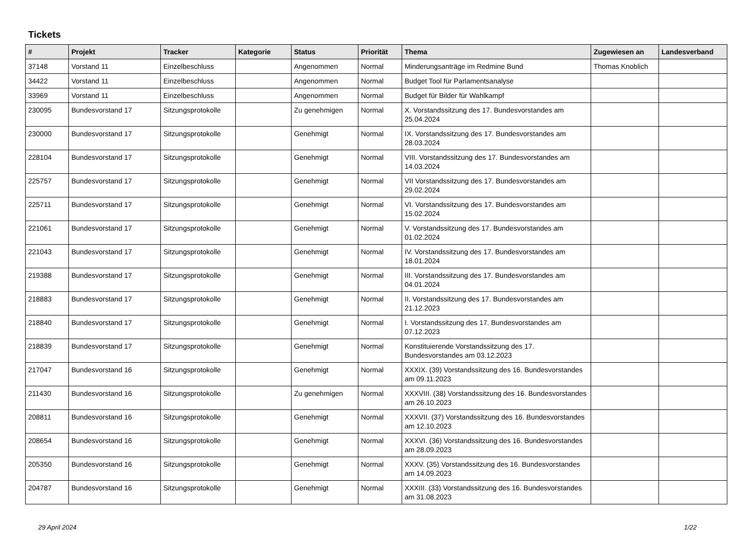Tickets
| # | Projekt | Tracker | Kategorie | Status | Priorität | Thema | Zugewiesen an | Landesverband |
| --- | --- | --- | --- | --- | --- | --- | --- | --- |
| 37148 | Vorstand 11 | Einzelbeschluss | | Angenommen | Normal | Minderungsanträge im Redmine Bund | Thomas Knoblich | |
| 34422 | Vorstand 11 | Einzelbeschluss | | Angenommen | Normal | Budget Tool für Parlamentsanalyse | | |
| 33969 | Vorstand 11 | Einzelbeschluss | | Angenommen | Normal | Budget für Bilder für Wahlkampf | | |
| 230095 | Bundesvorstand 17 | Sitzungsprotokolle | | Zu genehmigen | Normal | X. Vorstandssitzung des 17. Bundesvorstandes am 25.04.2024 | | |
| 230000 | Bundesvorstand 17 | Sitzungsprotokolle | | Genehmigt | Normal | IX. Vorstandssitzung des 17. Bundesvorstandes am 28.03.2024 | | |
| 228104 | Bundesvorstand 17 | Sitzungsprotokolle | | Genehmigt | Normal | VIII. Vorstandssitzung des 17. Bundesvorstandes am 14.03.2024 | | |
| 225757 | Bundesvorstand 17 | Sitzungsprotokolle | | Genehmigt | Normal | VII Vorstandssitzung des 17. Bundesvorstandes am 29.02.2024 | | |
| 225711 | Bundesvorstand 17 | Sitzungsprotokolle | | Genehmigt | Normal | VI. Vorstandssitzung des 17. Bundesvorstandes am 15.02.2024 | | |
| 221061 | Bundesvorstand 17 | Sitzungsprotokolle | | Genehmigt | Normal | V. Vorstandssitzung des 17. Bundesvorstandes am 01.02.2024 | | |
| 221043 | Bundesvorstand 17 | Sitzungsprotokolle | | Genehmigt | Normal | IV. Vorstandssitzung des 17. Bundesvorstandes am 18.01.2024 | | |
| 219388 | Bundesvorstand 17 | Sitzungsprotokolle | | Genehmigt | Normal | III. Vorstandssitzung des 17. Bundesvorstandes am 04.01.2024 | | |
| 218883 | Bundesvorstand 17 | Sitzungsprotokolle | | Genehmigt | Normal | II. Vorstandssitzung des 17. Bundesvorstandes am 21.12.2023 | | |
| 218840 | Bundesvorstand 17 | Sitzungsprotokolle | | Genehmigt | Normal | I. Vorstandssitzung des 17. Bundesvorstandes am 07.12.2023 | | |
| 218839 | Bundesvorstand 17 | Sitzungsprotokolle | | Genehmigt | Normal | Konstituierende Vorstandssitzung des 17. Bundesvorstandes am 03.12.2023 | | |
| 217047 | Bundesvorstand 16 | Sitzungsprotokolle | | Genehmigt | Normal | XXXIX. (39) Vorstandssitzung des 16. Bundesvorstandes am 09.11.2023 | | |
| 211430 | Bundesvorstand 16 | Sitzungsprotokolle | | Zu genehmigen | Normal | XXXVIII. (38) Vorstandssitzung des 16. Bundesvorstandes am 26.10.2023 | | |
| 208811 | Bundesvorstand 16 | Sitzungsprotokolle | | Genehmigt | Normal | XXXVII. (37) Vorstandssitzung des 16. Bundesvorstandes am 12.10.2023 | | |
| 208654 | Bundesvorstand 16 | Sitzungsprotokolle | | Genehmigt | Normal | XXXVI. (36) Vorstandssitzung des 16. Bundesvorstandes am 28.09.2023 | | |
| 205350 | Bundesvorstand 16 | Sitzungsprotokolle | | Genehmigt | Normal | XXXV. (35) Vorstandssitzung des 16. Bundesvorstandes am 14.09.2023 | | |
| 204787 | Bundesvorstand 16 | Sitzungsprotokolle | | Genehmigt | Normal | XXXIII. (33) Vorstandssitzung des 16. Bundesvorstandes am 31.08.2023 | | |
29 April 2024 1/22